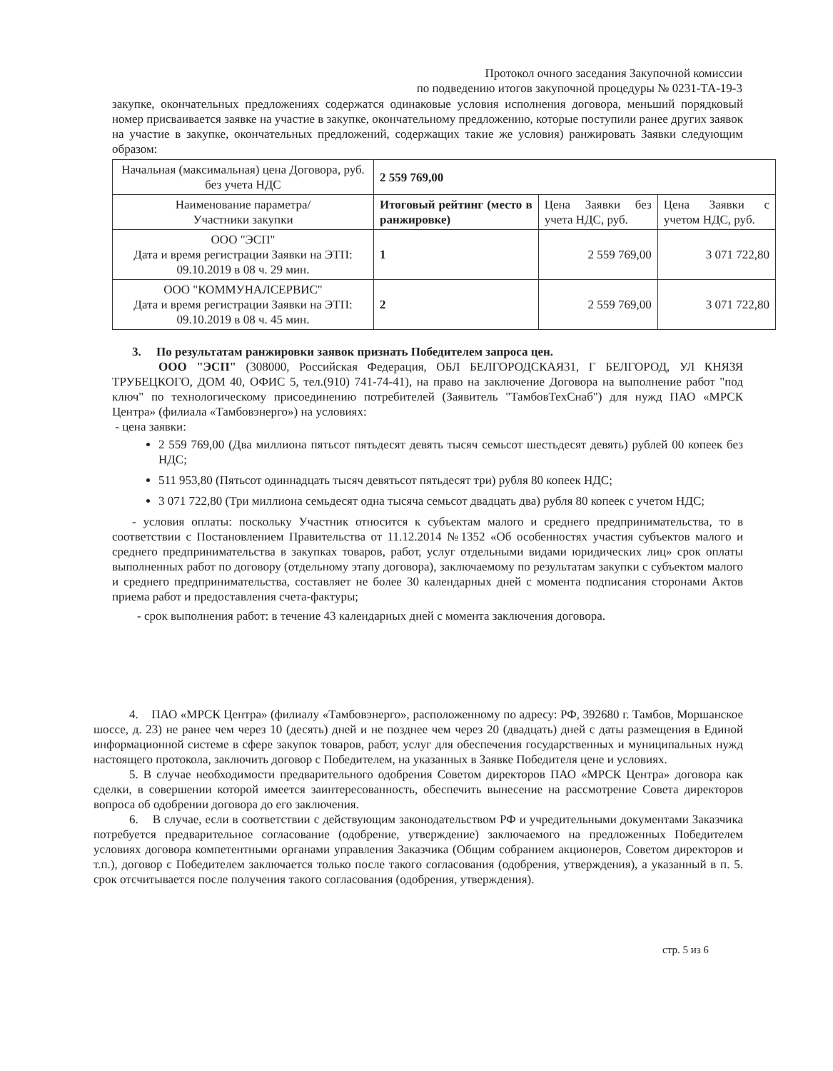Протокол очного заседания Закупочной комиссии
по подведению итогов закупочной процедуры № 0231-ТА-19-3
закупке, окончательных предложениях содержатся одинаковые условия исполнения договора, меньший порядковый номер присваивается заявке на участие в закупке, окончательному предложению, которые поступили ранее других заявок на участие в закупке, окончательных предложений, содержащих такие же условия) ранжировать Заявки следующим образом:
| Начальная (максимальная) цена Договора, руб. без учета НДС | 2 559 769,00 | | |
| Наименование параметра/ Участники закупки | Итоговый рейтинг (место в ранжировке) | Цена Заявки без учета НДС, руб. | Цена Заявки с учетом НДС, руб. |
| ООО "ЭСП" Дата и время регистрации Заявки на ЭТП: 09.10.2019 в 08 ч. 29 мин. | 1 | 2 559 769,00 | 3 071 722,80 |
| ООО "КОММУНАЛСЕРВИС" Дата и время регистрации Заявки на ЭТП: 09.10.2019 в 08 ч. 45 мин. | 2 | 2 559 769,00 | 3 071 722,80 |
3. По результатам ранжировки заявок признать Победителем запроса цен.
ООО "ЭСП" (308000, Российская Федерация, ОБЛ БЕЛГОРОДСКАЯ31, Г БЕЛГОРОД, УЛ КНЯЗЯ ТРУБЕЦКОГО, ДОМ 40, ОФИС 5, тел.(910) 741-74-41), на право на заключение Договора на выполнение работ "под ключ" по технологическому присоединению потребителей (Заявитель "ТамбовТехСнаб") для нужд ПАО «МРСК Центра» (филиала «Тамбовэнерго») на условиях:
- цена заявки:
2 559 769,00 (Два миллиона пятьсот пятьдесят девять тысяч семьсот шестьдесят девять) рублей 00 копеек без НДС;
511 953,80 (Пятьсот одиннадцать тысяч девятьсот пятьдесят три) рубля 80 копеек НДС;
3 071 722,80 (Три миллиона семьдесят одна тысяча семьсот двадцать два) рубля 80 копеек с учетом НДС;
- условия оплаты: поскольку Участник относится к субъектам малого и среднего предпринимательства, то в соответствии с Постановлением Правительства от 11.12.2014 №1352 «Об особенностях участия субъектов малого и среднего предпринимательства в закупках товаров, работ, услуг отдельными видами юридических лиц» срок оплаты выполненных работ по договору (отдельному этапу договора), заключаемому по результатам закупки с субъектом малого и среднего предпринимательства, составляет не более 30 календарных дней с момента подписания сторонами Актов приема работ и предоставления счета-фактуры;
- срок выполнения работ: в течение 43 календарных дней с момента заключения договора.
4. ПАО «МРСК Центра» (филиалу «Тамбовэнерго», расположенному по адресу: РФ, 392680 г. Тамбов, Моршанское шоссе, д. 23) не ранее чем через 10 (десять) дней и не позднее чем через 20 (двадцать) дней с даты размещения в Единой информационной системе в сфере закупок товаров, работ, услуг для обеспечения государственных и муниципальных нужд настоящего протокола, заключить договор с Победителем, на указанных в Заявке Победителя цене и условиях.
5. В случае необходимости предварительного одобрения Советом директоров ПАО «МРСК Центра» договора как сделки, в совершении которой имеется заинтересованность, обеспечить вынесение на рассмотрение Совета директоров вопроса об одобрении договора до его заключения.
6. В случае, если в соответствии с действующим законодательством РФ и учредительными документами Заказчика потребуется предварительное согласование (одобрение, утверждение) заключаемого на предложенных Победителем условиях договора компетентными органами управления Заказчика (Общим собранием акционеров, Советом директоров и т.п.), договор с Победителем заключается только после такого согласования (одобрения, утверждения), а указанный в п. 5. срок отсчитывается после получения такого согласования (одобрения, утверждения).
стр. 5 из 6